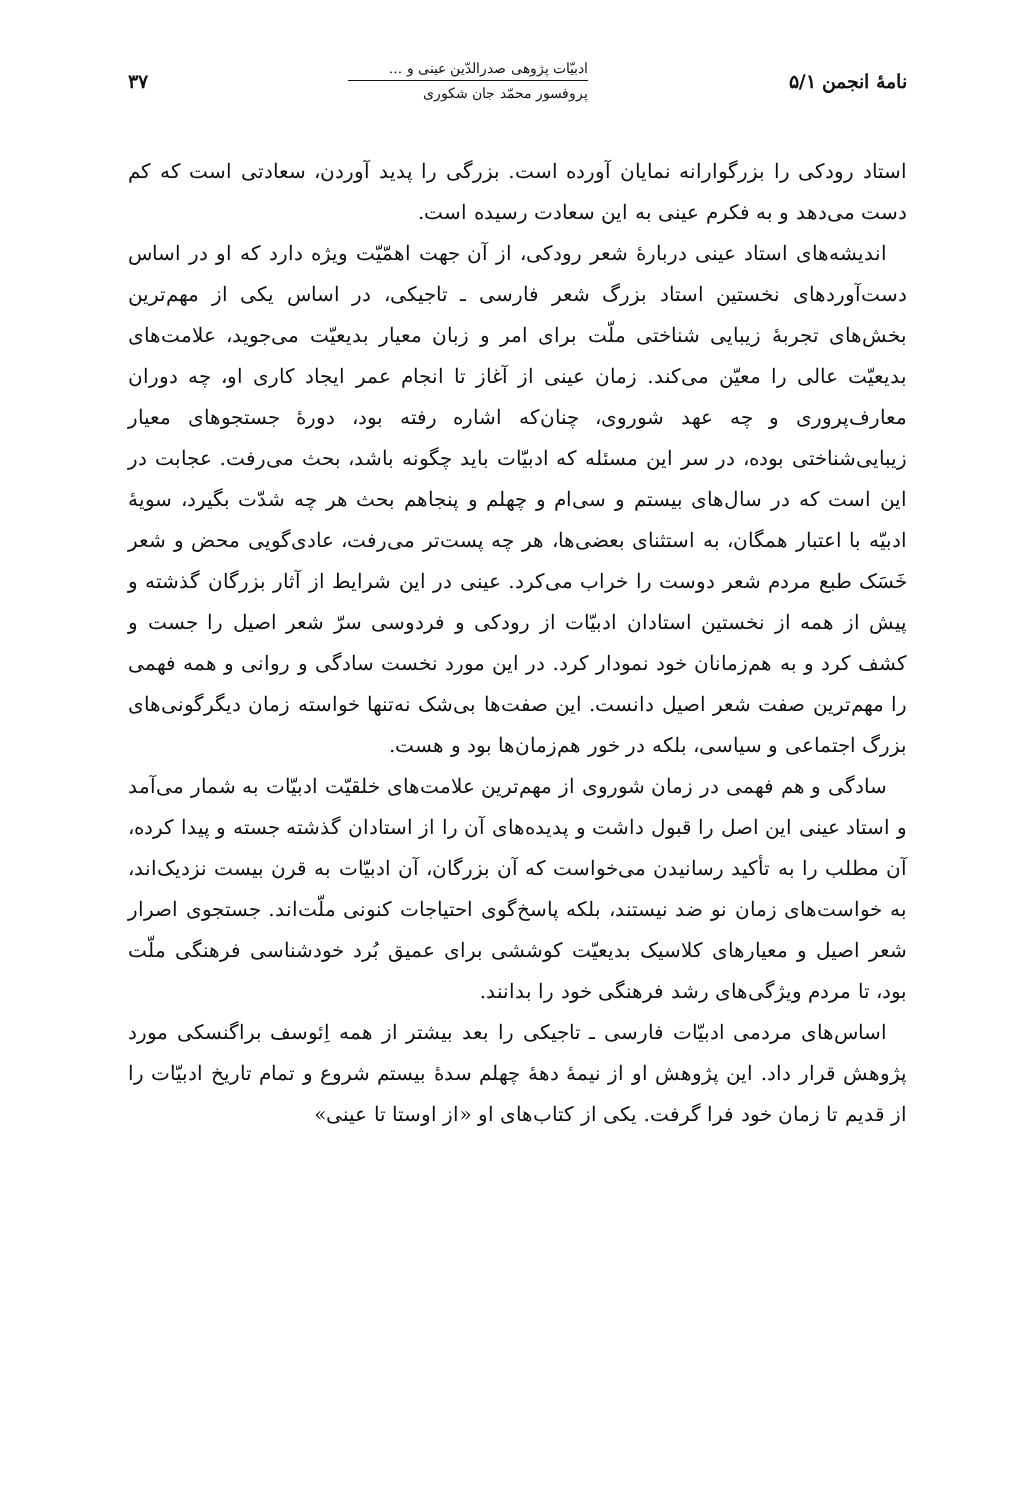نامهٔ انجمن ۵/۱
ادبیّات پژوهی صدرالدّین عینی و ...
پروفسور محمّد جان شکوری
۳۷
استاد رودکی را بزرگوارانه نمایان آورده است. بزرگی را پدید آوردن، سعادتی است که کم دست می‌دهد و به فکرم عینی به این سعادت رسیده است.
اندیشه‌های استاد عینی دربارهٔ شعر رودکی، از آن جهت اهمّیّت ویژه دارد که او در اساس دست‌آوردهای نخستین استاد بزرگ شعر فارسی ـ تاجیکی، در اساس یکی از مهم‌ترین بخش‌های تجربهٔ زیبایی شناختی ملّت برای امر و زبان معیار بدیعیّت می‌جوید، علامت‌های بدیعیّت عالی را معیّن می‌کند. زمان عینی از آغاز تا انجام عمر ایجاد کاری او، چه دوران معارف‌پروری و چه عهد شوروی، چنان‌که اشاره رفته بود، دورهٔ جستجوهای معیار زیبایی‌شناختی بوده، در سر این مسئله که ادبیّات باید چگونه باشد، بحث می‌رفت. عجابت در این است که در سال‌های بیستم و سی‌ام و چهلم و پنجاهم بحث هر چه شدّت بگیرد، سویهٔ ادبیّه با اعتبار همگان، به استثنای بعضی‌ها، هر چه پست‌تر می‌رفت، عادی‌گویی محض و شعر خَسَک طبع مردم شعر دوست را خراب می‌کرد. عینی در این شرایط از آثار بزرگان گذشته و پیش از همه از نخستین استادان ادبیّات از رودکی و فردوسی سرّ شعر اصیل را جست و کشف کرد و به هم‌زمانان خود نمودار کرد. در این مورد نخست سادگی و روانی و همه فهمی را مهم‌ترین صفت شعر اصیل دانست. این صفت‌ها بی‌شک نه‌تنها خواسته زمان دیگرگونی‌های بزرگ اجتماعی و سیاسی، بلکه در خور هم‌زمان‌ها بود و هست.
سادگی و هم فهمی در زمان شوروی از مهم‌ترین علامت‌های خلقیّت ادبیّات به شمار می‌آمد و استاد عینی این اصل را قبول داشت و پدیده‌های آن را از استادان گذشته جسته و پیدا کرده، آن مطلب را به تأکید رسانیدن می‌خواست که آن بزرگان، آن ادبیّات به قرن بیست نزدیک‌اند، به خواست‌های زمان نو ضد نیستند، بلکه پاسخ‌گوی احتیاجات کنونی ملّت‌اند. جستجوی اصرار شعر اصیل و معیارهای کلاسیک بدیعیّت کوششی برای عمیق بُرد خودشناسی فرهنگی ملّت بود، تا مردم ویژگی‌های رشد فرهنگی خود را بدانند.
اساس‌های مردمی ادبیّات فارسی ـ تاجیکی را بعد بیشتر از همه اِئوسف براگنسکی مورد پژوهش قرار داد. این پژوهش او از نیمهٔ دههٔ چهلم سدهٔ بیستم شروع و تمام تاریخ ادبیّات را از قدیم تا زمان خود فرا گرفت. یکی از کتاب‌های او «از اوستا تا عینی»